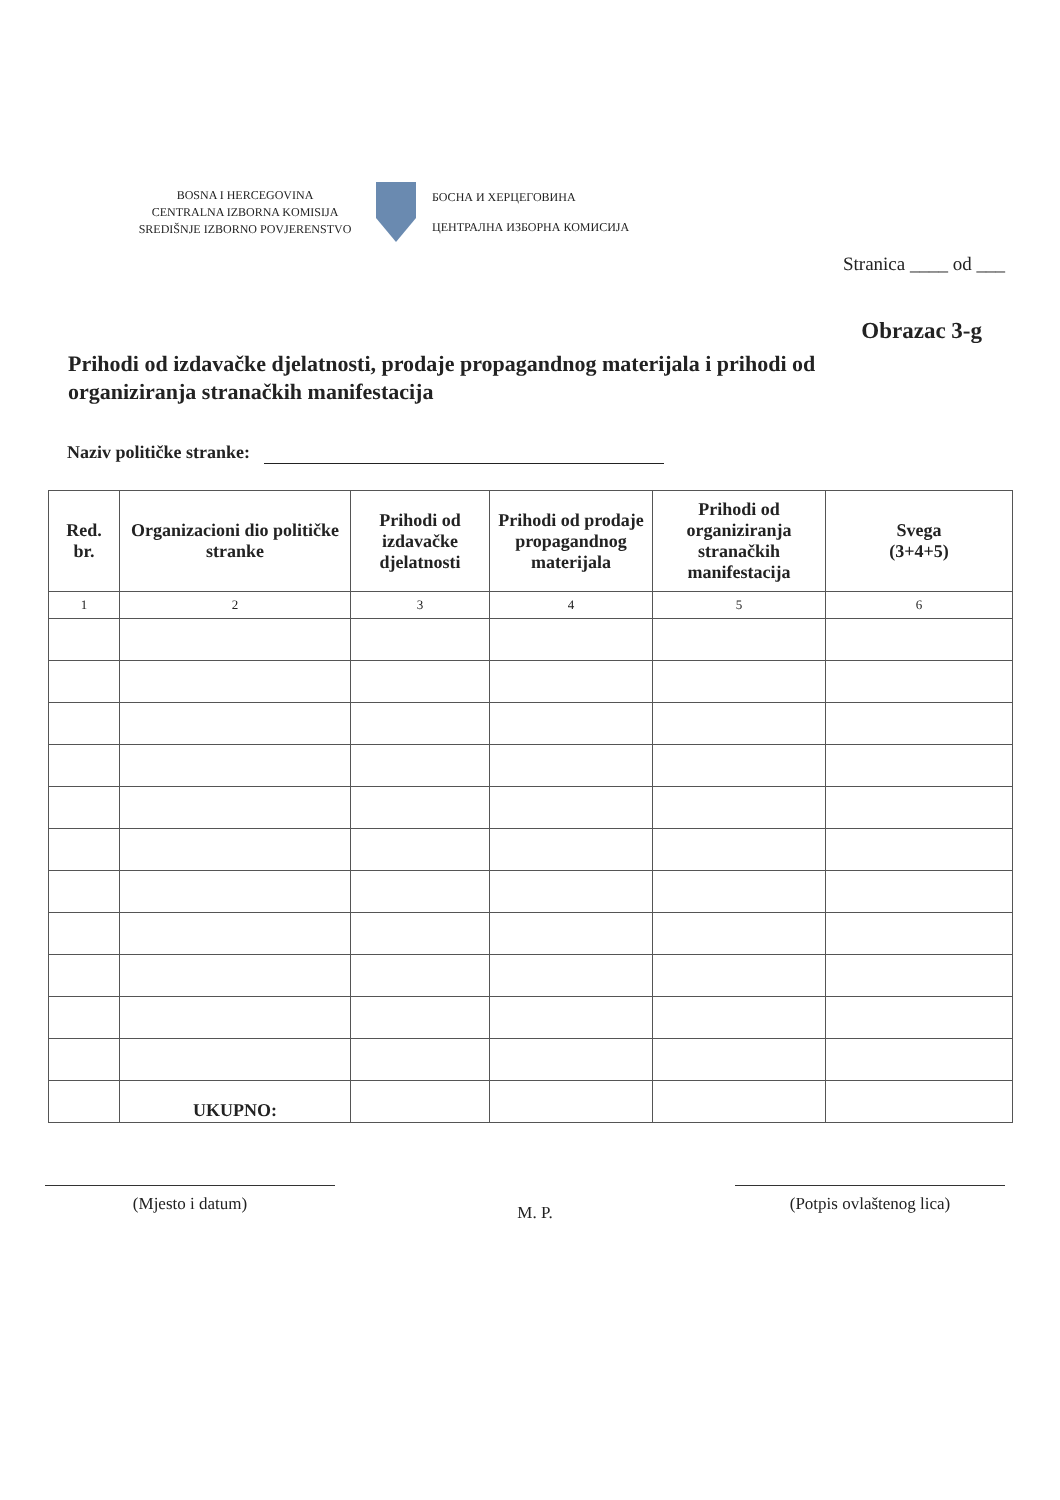BOSNA I HERCEGOVINA
CENTRALNA IZBORNA KOMISIJA
SREDIŠNJE IZBORNO POVJERENSTVO
БОСНА И ХЕРЦЕГОВИНА
ЦЕНТРАЛНА ИЗБОРНА КОМИСИЈА
Stranica ____ od ___
Obrazac 3-g
Prihodi od izdavačke djelatnosti, prodaje propagandnog materijala i prihodi od organiziranja stranačkih manifestacija
Naziv političke stranke:
| Red. br. | Organizacioni dio političke stranke | Prihodi od izdavačke djelatnosti | Prihodi od prodaje propagandnog materijala | Prihodi od organiziranja stranačkih manifestacija | Svega (3+4+5) |
| --- | --- | --- | --- | --- | --- |
| 1 | 2 | 3 | 4 | 5 | 6 |
| | UKUPNO: | | | | |
(Mjesto i datum)
M. P.
(Potpis ovlaštenog lica)